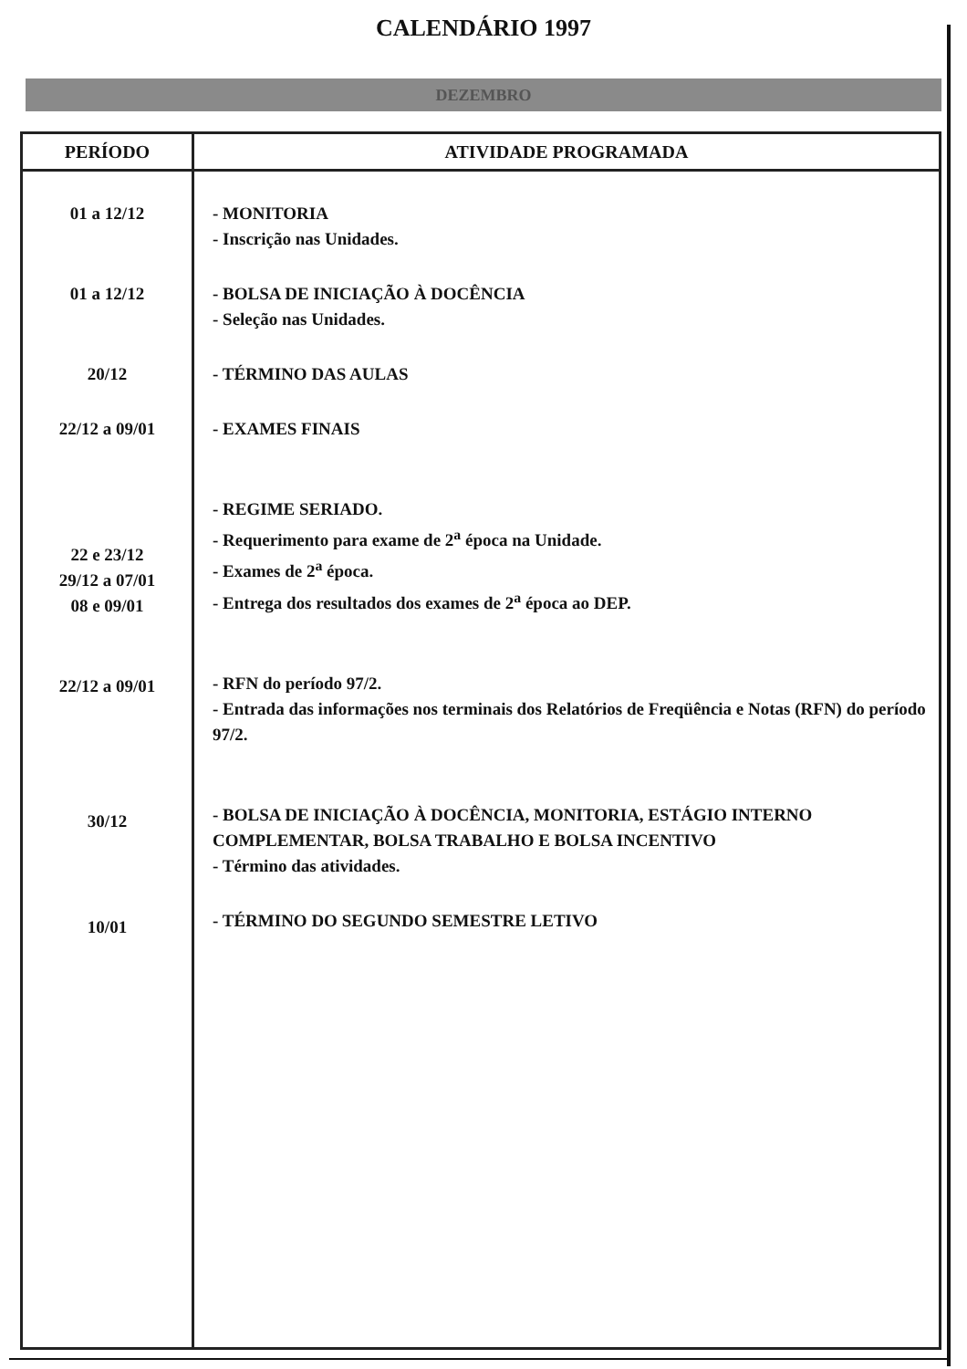CALENDÁRIO 1997
DEZEMBRO
| PERÍODO | ATIVIDADE PROGRAMADA |
| --- | --- |
| 01 a 12/12 01 a 12/12 20/12 22/12 a 09/01 22 e 23/12 29/12 a 07/01 08 e 09/01 22/12 a 09/01 30/12 10/01 | - MONITORIA - Inscrição nas Unidades. - BOLSA DE INICIAÇÃO À DOCÊNCIA - Seleção nas Unidades. - TÉRMINO DAS AULAS - EXAMES FINAIS - REGIME SERIADO. - Requerimento para exame de 2<sup>a</sup> época na Unidade. - Exames de 2<sup>a</sup> época. - Entrega dos resultados dos exames de 2<sup>a</sup> época ao DEP. - RFN do período 97/2. - Entrada das informações nos terminais dos Relatórios de Freqüência e Notas (RFN) do período 97/2. - BOLSA DE INICIAÇÃO À DOCÊNCIA, MONITORIA, ESTÁGIO INTERNO COMPLEMENTAR, BOLSA TRABALHO E BOLSA INCENTIVO - Término das atividades. - TÉRMINO DO SEGUNDO SEMESTRE LETIVO |